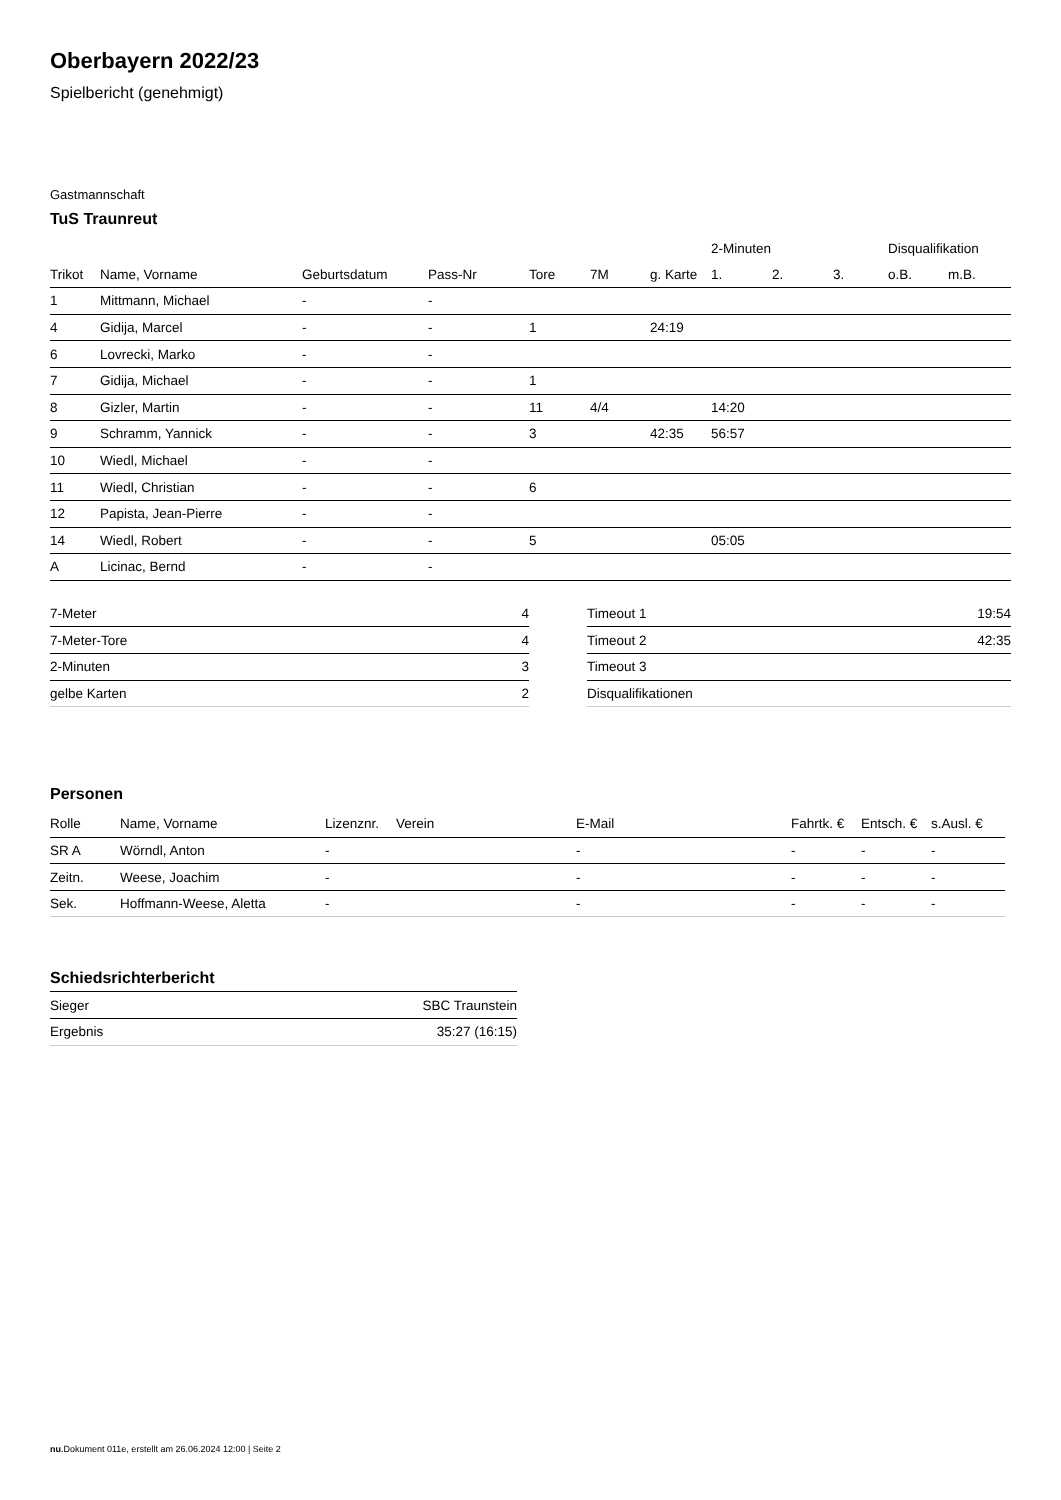Oberbayern 2022/23
Spielbericht (genehmigt)
Gastmannschaft
TuS Traunreut
| | | | | | | | 2-Minuten | | | Disqualifikation | |
| --- | --- | --- | --- | --- | --- | --- | --- | --- | --- | --- | --- |
| Trikot | Name, Vorname | Geburtsdatum | Pass-Nr | Tore | 7M | g. Karte | 1. | 2. | 3. | o.B. | m.B. |
| 1 | Mittmann, Michael | - | - | | | | | | | | |
| 4 | Gidija, Marcel | - | - | 1 | | 24:19 | | | | | |
| 6 | Lovrecki, Marko | - | - | | | | | | | | |
| 7 | Gidija, Michael | - | - | 1 | | | | | | | |
| 8 | Gizler, Martin | - | - | 11 | 4/4 | | 14:20 | | | | |
| 9 | Schramm, Yannick | - | - | 3 | | 42:35 | 56:57 | | | | |
| 10 | Wiedl, Michael | - | - | | | | | | | | |
| 11 | Wiedl, Christian | - | - | 6 | | | | | | | |
| 12 | Papista, Jean-Pierre | - | - | | | | | | | | |
| 14 | Wiedl, Robert | - | - | 5 | | | 05:05 | | | | |
| A | Licinac, Bernd | - | - | | | | | | | | |
| 7-Meter | 4 |
| 7-Meter-Tore | 4 |
| 2-Minuten | 3 |
| gelbe Karten | 2 |
| Timeout 1 | 19:54 |
| Timeout 2 | 42:35 |
| Timeout 3 | |
| Disqualifikationen | |
Personen
| Rolle | Name, Vorname | Lizenznr. | Verein | E-Mail | Fahrtk. € | Entsch. € | s.Ausl. € |
| --- | --- | --- | --- | --- | --- | --- | --- |
| SR A | Wörndl, Anton | - | | - | - | - | - |
| Zeitn. | Weese, Joachim | - | | - | - | - | - |
| Sek. | Hoffmann-Weese, Aletta | - | | - | - | - | - |
Schiedsrichterbericht
| Sieger | SBC Traunstein |
| Ergebnis | 35:27 (16:15) |
nu.Dokument 011e, erstellt am 26.06.2024 12:00 | Seite 2